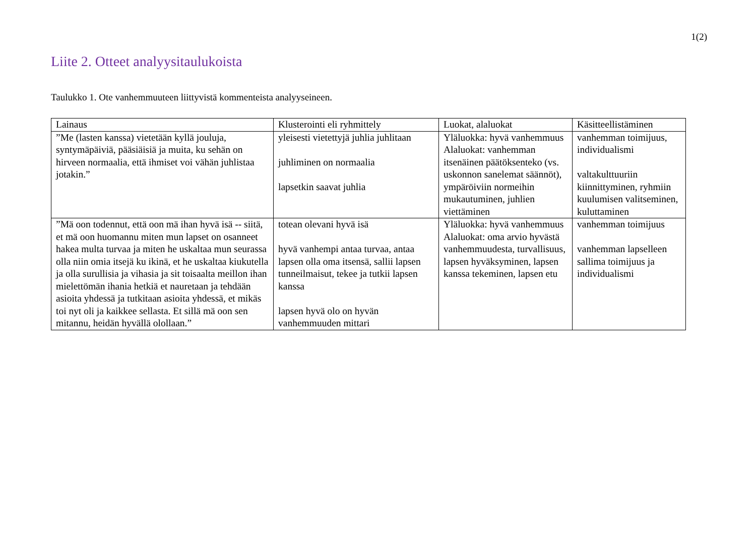1(2)
Liite 2. Otteet analyysitaulukoista
Taulukko 1. Ote vanhemmuuteen liittyvistä kommenteista analyyseineen.
| Lainaus | Klusterointi eli ryhmittely | Luokat, alaluokat | Käsitteellistäminen |
| --- | --- | --- | --- |
| ”Me (lasten kanssa) vietetään kyllä jouluja, syntymäpäiviä, pääsiäisiä ja muita, ku sehän on hirveen normaalia, että ihmiset voi vähän juhlistaa jotakin.” | yleisesti vietettyjä juhlia juhlitaan juhliminen on normaalia lapsetkin saavat juhlia | Yläluokka: hyvä vanhemmuus Alaluokat: vanhemman itsenäinen päätöksenteko (vs. uskonnon sanelemat säännöt), ympäröiviin normeihin mukautuminen, juhlien viettäminen | vanhemman toimijuus, individualismi valtakulttuuriin kiinnittyminen, ryhmiin kuulumisen valitseminen, kuluttaminen |
| ”Mä oon todennut, että oon mä ihan hyvä isä -- siitä, et mä oon huomannu miten mun lapset on osanneet hakea multa turvaa ja miten he uskaltaa mun seurassa olla niin omia itsejä ku ikinä, et he uskaltaa kiukutella ja olla surullisia ja vihasia ja sit toisaalta meillon ihan mielettömän ihania hetkiä et nauretaan ja tehdään asioita yhdessä ja tutkitaan asioita yhdessä, et mikäs toi nyt oli ja kaikkee sellasta. Et sillä mä oon sen mitannu, heidän hyvällä olollaan.” | totean olevani hyvä isä hyvä vanhempi antaa turvaa, antaa lapsen olla oma itsensä, sallii lapsen tunneilmaisut, tekee ja tutkii lapsen kanssa lapsen hyvä olo on hyvän vanhemmuuden mittari | Yläluokka: hyvä vanhemmuus Alaluokat: oma arvio hyvästä vanhemmuudesta, turvallisuus, lapsen hyväksyminen, lapsen kanssa tekeminen, lapsen etu | vanhemman toimijuus vanhemman lapselleen sallima toimijuus ja individualismi |